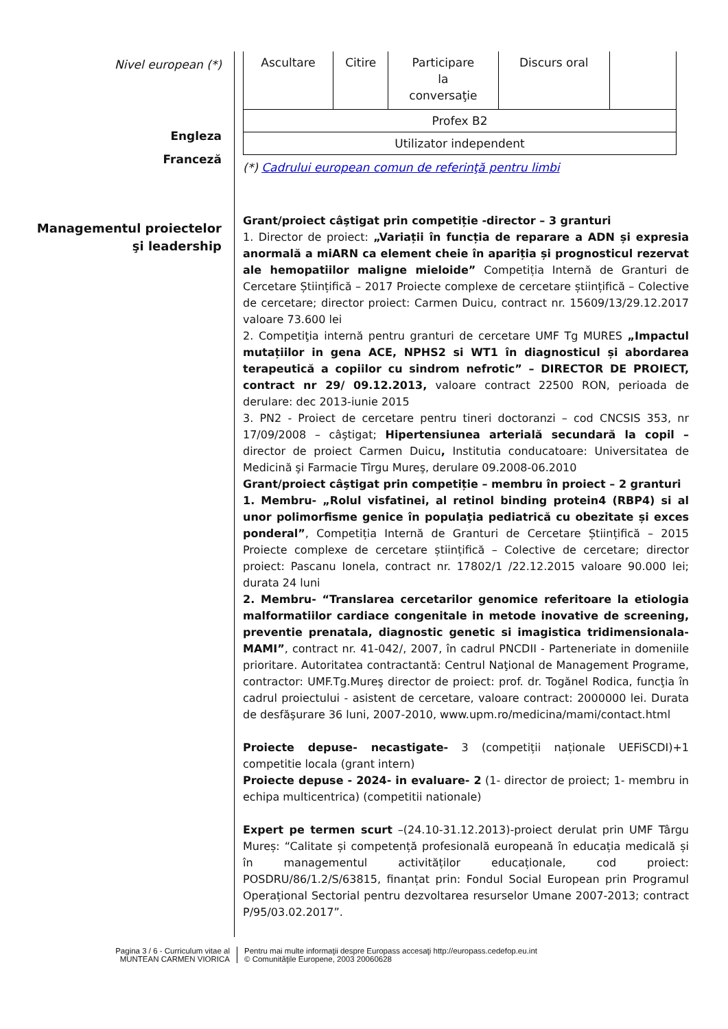Nivel european (*)
Engleza
Franceză
| Ascultare | Citire | Participare la conversaţie | Discurs oral | |
| Profex B2 | | | | |
| Utilizator independent | | | | |
(*) Cadrului european comun de referinţă pentru limbi
Managementul proiectelor
şi leadership
Grant/proiect câştigat prin competiție -director – 3 granturi
1. Director de proiect: „Variații în funcția de reparare a ADN și expresia anormală a miARN ca element cheie în apariția și prognosticul rezervat ale hemopatiilor maligne mieloide” Competiția Internă de Granturi de Cercetare Științifică – 2017 Proiecte complexe de cercetare științifică – Colective de cercetare; director proiect: Carmen Duicu, contract nr. 15609/13/29.12.2017 valoare 73.600 lei
2. Competiţia internă pentru granturi de cercetare UMF Tg MURES „Impactul mutațiilor in gena ACE, NPHS2 si WT1 în diagnosticul și abordarea terapeutică a copiilor cu sindrom nefrotic” – DIRECTOR DE PROIECT, contract nr 29/ 09.12.2013, valoare contract 22500 RON, perioada de derulare: dec 2013-iunie 2015
3. PN2 - Proiect de cercetare pentru tineri doctoranzi – cod CNCSIS 353, nr 17/09/2008 – câştigat; Hipertensiunea arterială secundară la copil – director de proiect Carmen Duicu, Institutia conducatoare: Universitatea de Medicină şi Farmacie Tîrgu Mureş, derulare 09.2008-06.2010
Grant/proiect câştigat prin competiție – membru în proiect – 2 granturi
1. Membru- „Rolul visfatinei, al retinol binding protein4 (RBP4) si al unor polimorfisme genice în populaţia pediatrică cu obezitate și exces ponderal”, Competiția Internă de Granturi de Cercetare Științifică – 2015 Proiecte complexe de cercetare științifică – Colective de cercetare; director proiect: Pascanu Ionela, contract nr. 17802/1 /22.12.2015 valoare 90.000 lei; durata 24 luni
2. Membru- “Translarea cercetarilor genomice referitoare la etiologia malformatiilor cardiace congenitale in metode inovative de screening, preventie prenatala, diagnostic genetic si imagistica tridimensionala-MAMI”, contract nr. 41-042/, 2007, în cadrul PNCDII - Parteneriate in domeniile prioritare. Autoritatea contractantă: Centrul Naţional de Management Programe, contractor: UMF.Tg.Mureş director de proiect: prof. dr. Togănel Rodica, funcţia în cadrul proiectului - asistent de cercetare, valoare contract: 2000000 lei. Durata de desfăşurare 36 luni, 2007-2010, www.upm.ro/medicina/mami/contact.html
Proiecte depuse- necastigate- 3 (competiții naționale UEFiSCDI)+1 competitie locala (grant intern)
Proiecte depuse - 2024- in evaluare- 2 (1- director de proiect; 1- membru in echipa multicentrica) (competitii nationale)
Expert pe termen scurt –(24.10-31.12.2013)-proiect derulat prin UMF Târgu Mureș: “Calitate și competență profesională europeană în educația medicală și în managementul activităților educaționale, cod proiect: POSDRU/86/1.2/S/63815, finanțat prin: Fondul Social European prin Programul Operațional Sectorial pentru dezvoltarea resurselor Umane 2007-2013; contract P/95/03.02.2017”.
Pagina 3 / 6 - Curriculum vitae al
MUNTEAN CARMEN VIORICA
Pentru mai multe informaţii despre Europass accesaţi http://europass.cedefop.eu.int
© Comunităţile Europene, 2003 20060628